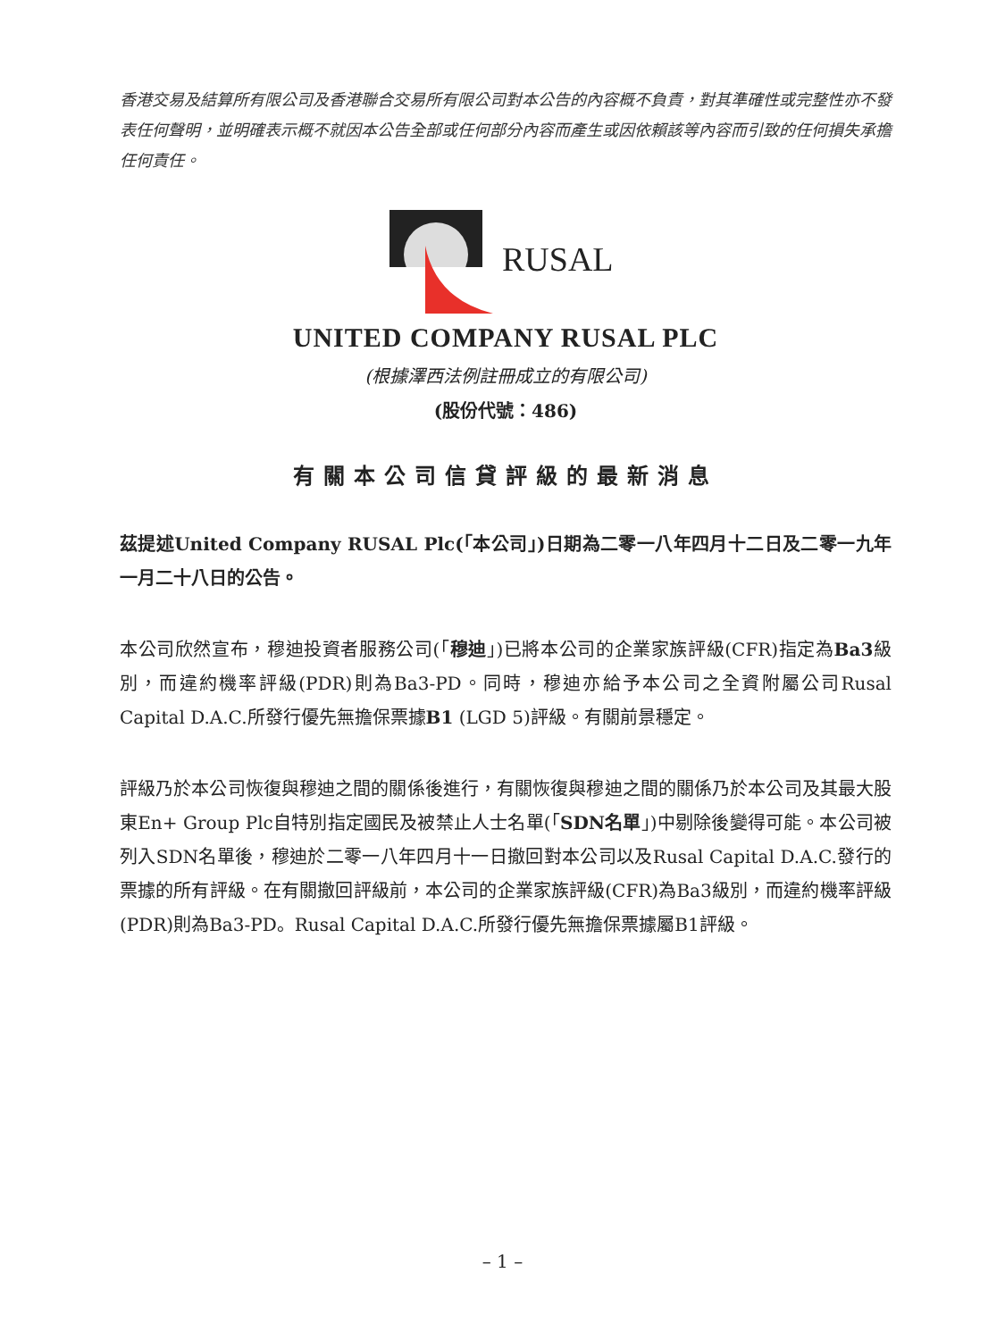香港交易及結算所有限公司及香港聯合交易所有限公司對本公告的內容概不負責，對其準確性或完整性亦不發表任何聲明，並明確表示概不就因本公告全部或任何部分內容而產生或因依賴該等內容而引致的任何損失承擔任何責任。
RUSAL
UNITED COMPANY RUSAL PLC
(根據澤西法例註冊成立的有限公司)
(股份代號：486)
有關本公司信貸評級的最新消息
茲提述United Company RUSAL Plc(「本公司」)日期為二零一八年四月十二日及二零一九年一月二十八日的公告。
本公司欣然宣布，穆迪投資者服務公司(「穆迪」)已將本公司的企業家族評級(CFR)指定為Ba3級別，而違約機率評級(PDR)則為Ba3-PD。同時，穆迪亦給予本公司之全資附屬公司Rusal Capital D.A.C.所發行優先無擔保票據B1 (LGD 5)評級。有關前景穩定。
評級乃於本公司恢復與穆迪之間的關係後進行，有關恢復與穆迪之間的關係乃於本公司及其最大股東En+ Group Plc自特別指定國民及被禁止人士名單(「SDN名單」)中剔除後變得可能。本公司被列入SDN名單後，穆迪於二零一八年四月十一日撤回對本公司以及Rusal Capital D.A.C.發行的票據的所有評級。在有關撤回評級前，本公司的企業家族評級(CFR)為Ba3級別，而違約機率評級(PDR)則為Ba3-PD。Rusal Capital D.A.C.所發行優先無擔保票據屬B1評級。
– 1 –